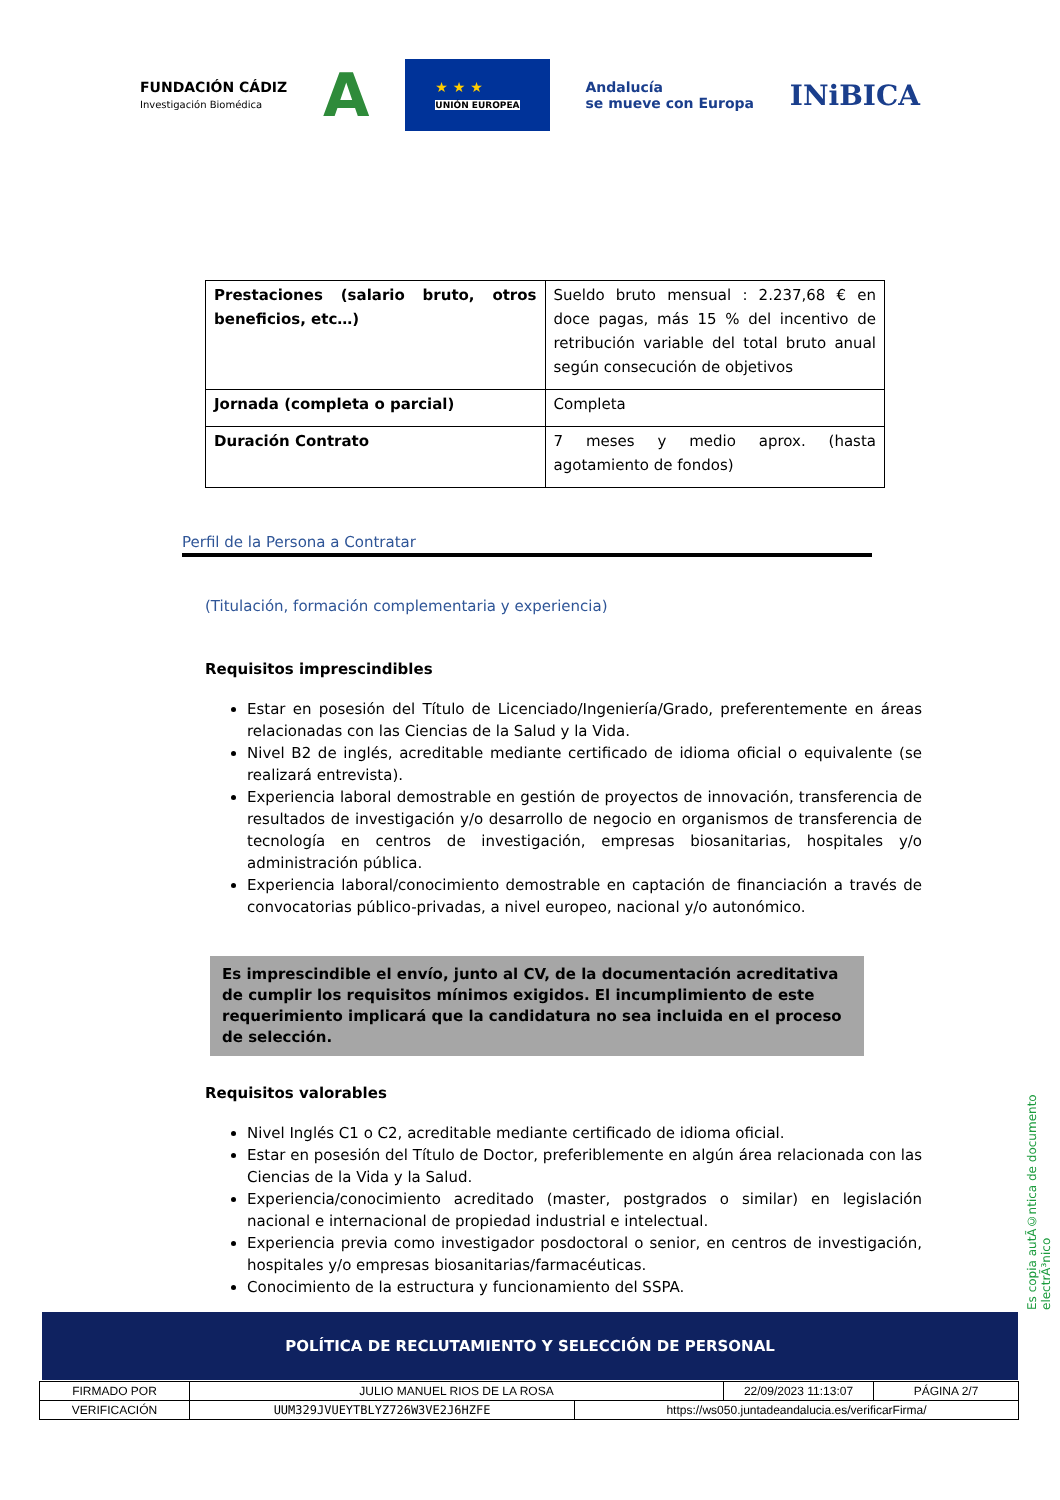FUNDACIÓN CÁDIZ
Investigación Biomédica
A
★ ★ ★
UNIÓN EUROPEA
Andalucía
se mueve con Europa
INiBICA
| Prestaciones (salario bruto, otros beneficios, etc…) | Sueldo bruto mensual : 2.237,68 € en doce pagas, más 15 % del incentivo de retribución variable del total bruto anual según consecución de objetivos |
| Jornada (completa o parcial) | Completa |
| Duración Contrato | 7 meses y medio aprox. (hasta agotamiento de fondos) |
Perfil de la Persona a Contratar
(Titulación, formación complementaria y experiencia)
Requisitos imprescindibles
Estar en posesión del Título de Licenciado/Ingeniería/Grado, preferentemente en áreas relacionadas con las Ciencias de la Salud y la Vida.
Nivel B2 de inglés, acreditable mediante certificado de idioma oficial o equivalente (se realizará entrevista).
Experiencia laboral demostrable en gestión de proyectos de innovación, transferencia de resultados de investigación y/o desarrollo de negocio en organismos de transferencia de tecnología en centros de investigación, empresas biosanitarias, hospitales y/o administración pública.
Experiencia laboral/conocimiento demostrable en captación de financiación a través de convocatorias público-privadas, a nivel europeo, nacional y/o autonómico.
Es imprescindible el envío, junto al CV, de la documentación acreditativa de cumplir los requisitos mínimos exigidos. El incumplimiento de este requerimiento implicará que la candidatura no sea incluida en el proceso de selección.
Requisitos valorables
Nivel Inglés C1 o C2, acreditable mediante certificado de idioma oficial.
Estar en posesión del Título de Doctor, preferiblemente en algún área relacionada con las Ciencias de la Vida y la Salud.
Experiencia/conocimiento acreditado (master, postgrados o similar) en legislación nacional e internacional de propiedad industrial e intelectual.
Experiencia previa como investigador posdoctoral o senior, en centros de investigación, hospitales y/o empresas biosanitarias/farmacéuticas.
Conocimiento de la estructura y funcionamiento del SSPA.
Es copia autÃ©ntica de documento electrÃ³nico
POLÍTICA DE RECLUTAMIENTO Y SELECCIÓN DE PERSONAL
| FIRMADO POR | JULIO MANUEL RIOS DE LA ROSA | | 22/09/2023 11:13:07 | PÁGINA 2/7 |
| VERIFICACIÓN | UUM329JVUEYTBLYZ726W3VE2J6HZFE | https://ws050.juntadeandalucia.es/verificarFirma/ | | |